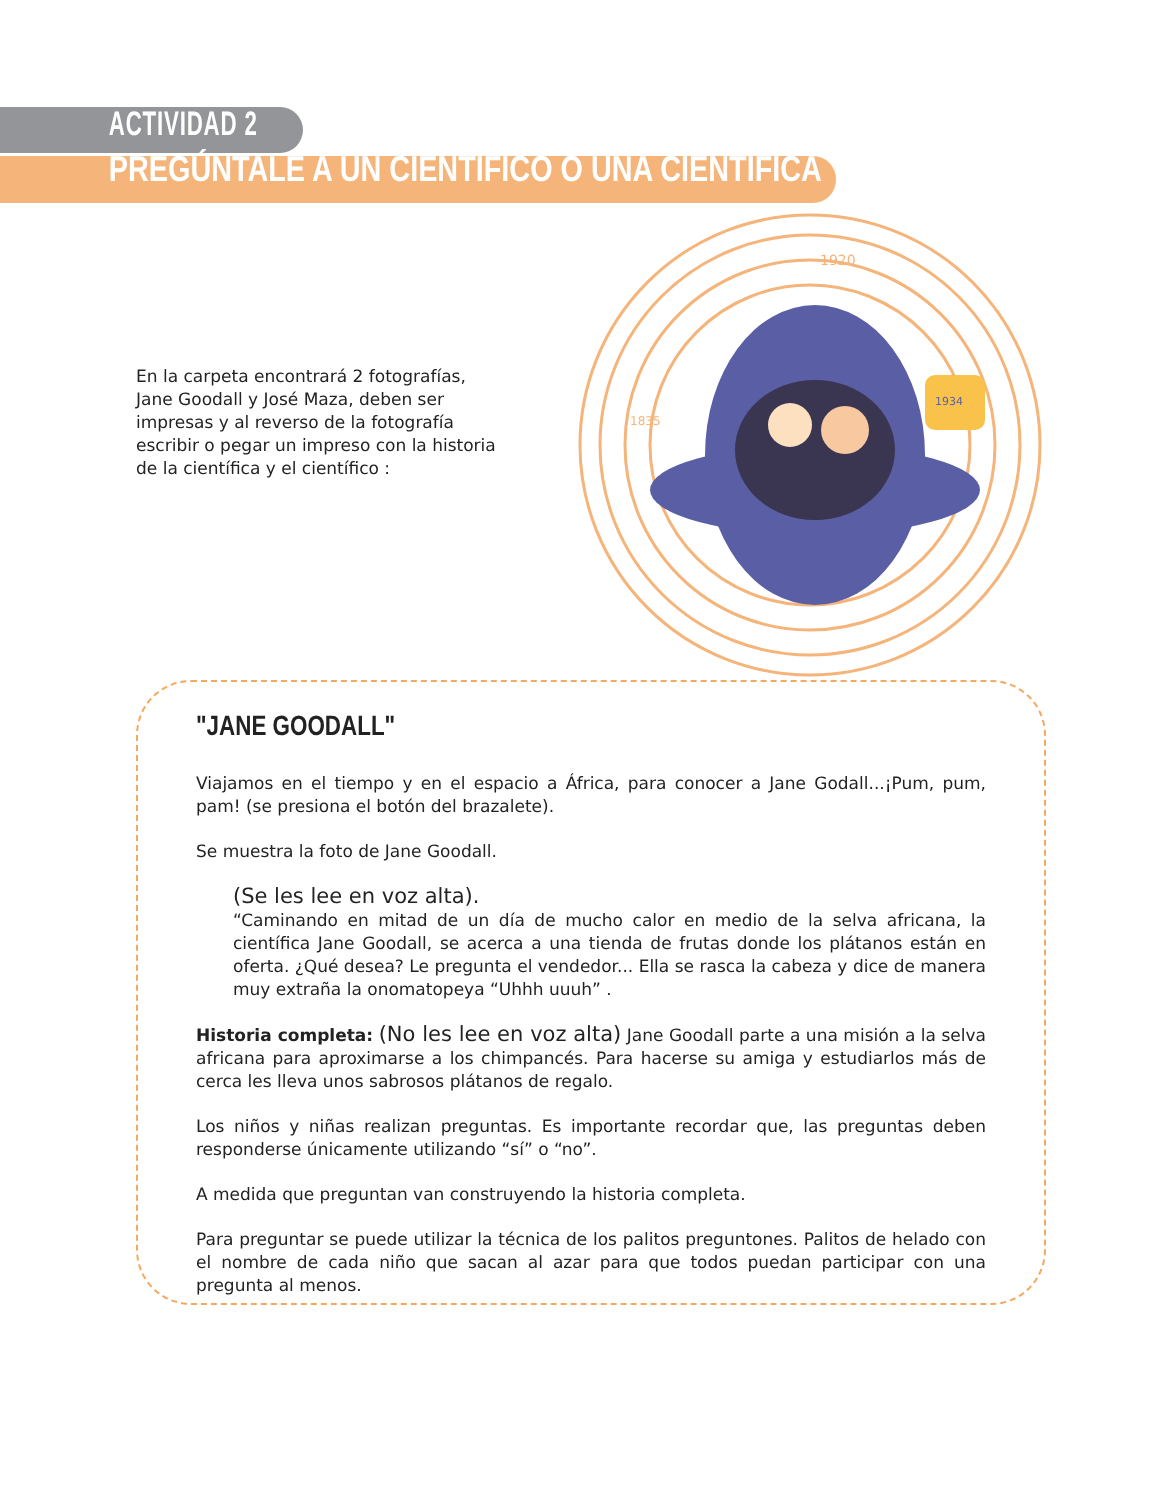ACTIVIDAD 2
PREGÚNTALE A UN CIENTÍFICO O UNA CIENTÍFICA
En la carpeta encontrará 2 fotografías, Jane Goodall y José Maza, deben ser impresas y al reverso de la fotografía escribir o pegar un impreso con la historia de la científica y el científico :
1920
1835
1934
"JANE GOODALL"
Viajamos en el tiempo y en el espacio a África, para conocer a Jane Godall...¡Pum, pum, pam! (se presiona el botón del brazalete).
Se muestra la foto de Jane Goodall.
(Se les lee en voz alta).
“Caminando en mitad de un día de mucho calor en medio de la selva africana, la científica Jane Goodall, se acerca a una tienda de frutas donde los plátanos están en oferta. ¿Qué desea? Le pregunta el vendedor... Ella se rasca la cabeza y dice de manera muy extraña la onomatopeya “Uhhh uuuh” .
Historia completa: (No les lee en voz alta) Jane Goodall parte a una misión a la selva africana para aproximarse a los chimpancés. Para hacerse su amiga y estudiarlos más de cerca les lleva unos sabrosos plátanos de regalo.
Los niños y niñas realizan preguntas. Es importante recordar que, las preguntas deben responderse únicamente utilizando “sí” o “no”.
A medida que preguntan van construyendo la historia completa.
Para preguntar se puede utilizar la técnica de los palitos preguntones. Palitos de helado con el nombre de cada niño que sacan al azar para que todos puedan participar con una pregunta al menos.